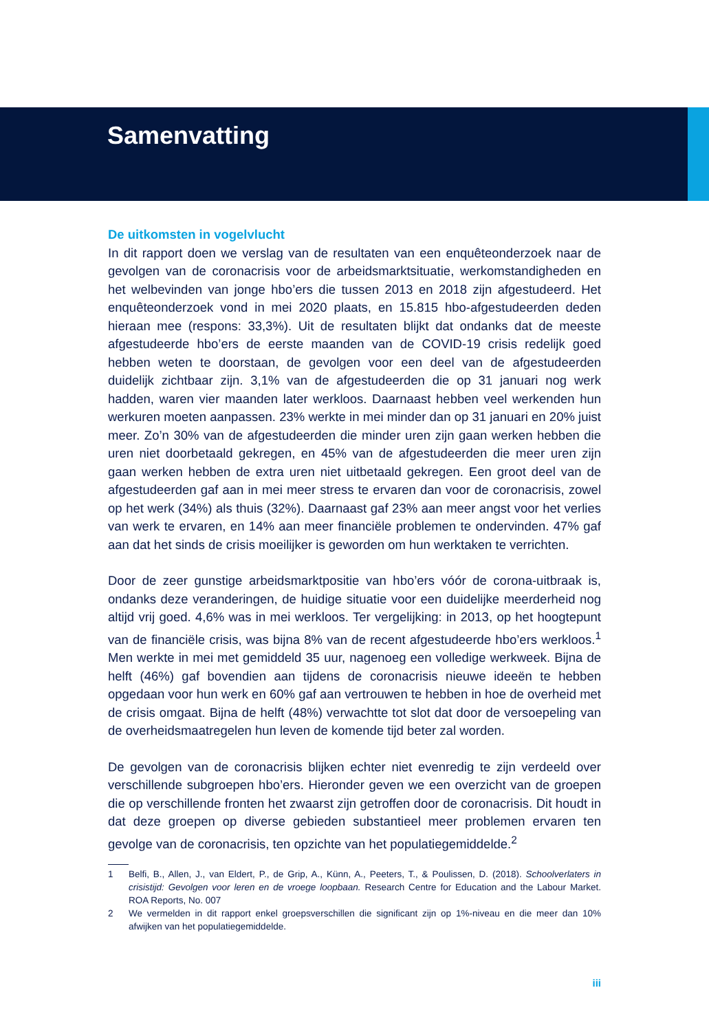Samenvatting
De uitkomsten in vogelvlucht
In dit rapport doen we verslag van de resultaten van een enquêteonderzoek naar de gevolgen van de coronacrisis voor de arbeidsmarktsituatie, werkomstandigheden en het welbevinden van jonge hbo’ers die tussen 2013 en 2018 zijn afgestudeerd. Het enquêteonderzoek vond in mei 2020 plaats, en 15.815 hbo-afgestudeerden deden hieraan mee (respons: 33,3%). Uit de resultaten blijkt dat ondanks dat de meeste afgestudeerde hbo’ers de eerste maanden van de COVID-19 crisis redelijk goed hebben weten te doorstaan, de gevolgen voor een deel van de afgestudeerden duidelijk zichtbaar zijn. 3,1% van de afgestudeerden die op 31 januari nog werk hadden, waren vier maanden later werkloos. Daarnaast hebben veel werkenden hun werkuren moeten aanpassen. 23% werkte in mei minder dan op 31 januari en 20% juist meer. Zo’n 30% van de afgestudeerden die minder uren zijn gaan werken hebben die uren niet doorbetaald gekregen, en 45% van de afgestudeerden die meer uren zijn gaan werken hebben de extra uren niet uitbetaald gekregen. Een groot deel van de afgestudeerden gaf aan in mei meer stress te ervaren dan voor de coronacrisis, zowel op het werk (34%) als thuis (32%). Daarnaast gaf 23% aan meer angst voor het verlies van werk te ervaren, en 14% aan meer financiële problemen te ondervinden. 47% gaf aan dat het sinds de crisis moeilijker is geworden om hun werktaken te verrichten.
Door de zeer gunstige arbeidsmarktpositie van hbo’ers vóór de corona-uitbraak is, ondanks deze veranderingen, de huidige situatie voor een duidelijke meerderheid nog altijd vrij goed. 4,6% was in mei werkloos. Ter vergelijking: in 2013, op het hoogtepunt van de financiële crisis, was bijna 8% van de recent afgestudeerde hbo’ers werkloos.<sup>1</sup> Men werkte in mei met gemiddeld 35 uur, nagenoeg een volledige werkweek. Bijna de helft (46%) gaf bovendien aan tijdens de coronacrisis nieuwe ideeën te hebben opgedaan voor hun werk en 60% gaf aan vertrouwen te hebben in hoe de overheid met de crisis omgaat. Bijna de helft (48%) verwachtte tot slot dat door de versoepeling van de overheidsmaatregelen hun leven de komende tijd beter zal worden.
De gevolgen van de coronacrisis blijken echter niet evenredig te zijn verdeeld over verschillende subgroepen hbo’ers. Hieronder geven we een overzicht van de groepen die op verschillende fronten het zwaarst zijn getroffen door de coronacrisis. Dit houdt in dat deze groepen op diverse gebieden substantieel meer problemen ervaren ten gevolge van de coronacrisis, ten opzichte van het populatiegemiddelde.<sup>2</sup>
1 Belfi, B., Allen, J., van Eldert, P., de Grip, A., Künn, A., Peeters, T., & Poulissen, D. (2018). Schoolverlaters in crisistijd: Gevolgen voor leren en de vroege loopbaan. Research Centre for Education and the Labour Market. ROA Reports, No. 007
2 We vermelden in dit rapport enkel groepsverschillen die significant zijn op 1%-niveau en die meer dan 10% afwijken van het populatiegemiddelde.
iii